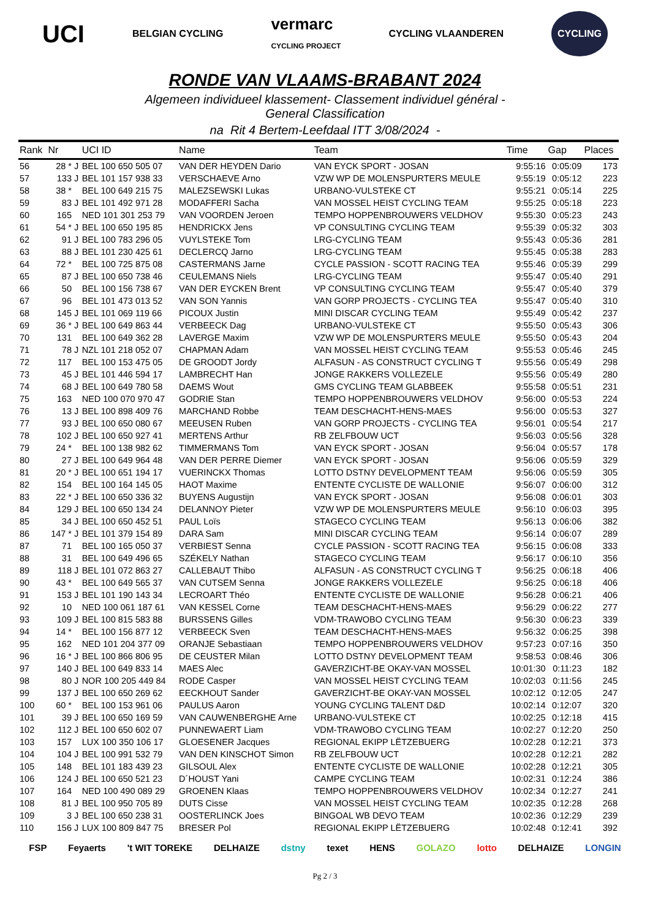UCI BELGIAN CYCLING vermarc
CYCLING PROJECT CYCLING VLAANDEREN CYCLING
RONDE VAN VLAAMS-BRABANT 2024
Algemeen individueel klassement- Classement individuel général -
General Classification
na Rit 4 Bertem-Leefdaal ITT 3/08/2024 -
| Rank | Nr | | UCI ID | Name | Team | Time | Gap | Places |
| --- | --- | --- | --- | --- | --- | --- | --- | --- |
| 56 | 28 * | J | BEL 100 650 505 07 | VAN DER HEYDEN Dario | VAN EYCK SPORT - JOSAN | 9:55:16 | 0:05:09 | 173 |
| 57 | 133 | J | BEL 101 157 938 33 | VERSCHAEVE Arno | VZW WP DE MOLENSPURTERS MEULE | 9:55:19 | 0:05:12 | 223 |
| 58 | 38 * | | BEL 100 649 215 75 | MALEZSEWSKI Lukas | URBANO-VULSTEKE CT | 9:55:21 | 0:05:14 | 225 |
| 59 | 83 | J | BEL 101 492 971 28 | MODAFFERI Sacha | VAN MOSSEL HEIST CYCLING TEAM | 9:55:25 | 0:05:18 | 223 |
| 60 | 165 | | NED 101 301 253 79 | VAN VOORDEN Jeroen | TEMPO HOPPENBROUWERS VELDHOV | 9:55:30 | 0:05:23 | 243 |
| 61 | 54 * | J | BEL 100 650 195 85 | HENDRICKX Jens | VP CONSULTING CYCLING TEAM | 9:55:39 | 0:05:32 | 303 |
| 62 | 91 | J | BEL 100 783 296 05 | VUYLSTEKE Tom | LRG-CYCLING TEAM | 9:55:43 | 0:05:36 | 281 |
| 63 | 88 | J | BEL 101 230 425 61 | DECLERCQ Jarno | LRG-CYCLING TEAM | 9:55:45 | 0:05:38 | 283 |
| 64 | 72 * | | BEL 100 725 875 08 | CASTERMANS Jarne | CYCLE PASSION - SCOTT RACING TEA | 9:55:46 | 0:05:39 | 299 |
| 65 | 87 | J | BEL 100 650 738 46 | CEULEMANS Niels | LRG-CYCLING TEAM | 9:55:47 | 0:05:40 | 291 |
| 66 | 50 | | BEL 100 156 738 67 | VAN DER EYCKEN Brent | VP CONSULTING CYCLING TEAM | 9:55:47 | 0:05:40 | 379 |
| 67 | 96 | | BEL 101 473 013 52 | VAN SON Yannis | VAN GORP PROJECTS - CYCLING TEA | 9:55:47 | 0:05:40 | 310 |
| 68 | 145 | J | BEL 101 069 119 66 | PICOUX Justin | MINI DISCAR CYCLING TEAM | 9:55:49 | 0:05:42 | 237 |
| 69 | 36 * | J | BEL 100 649 863 44 | VERBEECK Dag | URBANO-VULSTEKE CT | 9:55:50 | 0:05:43 | 306 |
| 70 | 131 | | BEL 100 649 362 28 | LAVERGE Maxim | VZW WP DE MOLENSPURTERS MEULE | 9:55:50 | 0:05:43 | 204 |
| 71 | 78 | J | NZL 101 218 052 07 | CHAPMAN Adam | VAN MOSSEL HEIST CYCLING TEAM | 9:55:53 | 0:05:46 | 245 |
| 72 | 117 | | BEL 100 153 475 05 | DE GROODT Jordy | ALFASUN - AS CONSTRUCT CYCLING T | 9:55:56 | 0:05:49 | 298 |
| 73 | 45 | J | BEL 101 446 594 17 | LAMBRECHT Han | JONGE RAKKERS VOLLEZELE | 9:55:56 | 0:05:49 | 280 |
| 74 | 68 | J | BEL 100 649 780 58 | DAEMS Wout | GMS CYCLING TEAM GLABBEEK | 9:55:58 | 0:05:51 | 231 |
| 75 | 163 | | NED 100 070 970 47 | GODRIE Stan | TEMPO HOPPENBROUWERS VELDHOV | 9:56:00 | 0:05:53 | 224 |
| 76 | 13 | J | BEL 100 898 409 76 | MARCHAND Robbe | TEAM DESCHACHT-HENS-MAES | 9:56:00 | 0:05:53 | 327 |
| 77 | 93 | J | BEL 100 650 080 67 | MEEUSEN Ruben | VAN GORP PROJECTS - CYCLING TEA | 9:56:01 | 0:05:54 | 217 |
| 78 | 102 | J | BEL 100 650 927 41 | MERTENS Arthur | RB ZELFBOUW UCT | 9:56:03 | 0:05:56 | 328 |
| 79 | 24 * | | BEL 100 138 982 62 | TIMMERMANS Tom | VAN EYCK SPORT - JOSAN | 9:56:04 | 0:05:57 | 178 |
| 80 | 27 | J | BEL 100 649 964 48 | VAN DER PERRE Diemer | VAN EYCK SPORT - JOSAN | 9:56:06 | 0:05:59 | 329 |
| 81 | 20 * | J | BEL 100 651 194 17 | VUERINCKX Thomas | LOTTO DSTNY DEVELOPMENT TEAM | 9:56:06 | 0:05:59 | 305 |
| 82 | 154 | | BEL 100 164 145 05 | HAOT Maxime | ENTENTE CYCLISTE DE WALLONIE | 9:56:07 | 0:06:00 | 312 |
| 83 | 22 * | J | BEL 100 650 336 32 | BUYENS Augustijn | VAN EYCK SPORT - JOSAN | 9:56:08 | 0:06:01 | 303 |
| 84 | 129 | J | BEL 100 650 134 24 | DELANNOY Pieter | VZW WP DE MOLENSPURTERS MEULE | 9:56:10 | 0:06:03 | 395 |
| 85 | 34 | J | BEL 100 650 452 51 | PAUL Loïs | STAGECO CYCLING TEAM | 9:56:13 | 0:06:06 | 382 |
| 86 | 147 * | J | BEL 101 379 154 89 | DARA Sam | MINI DISCAR CYCLING TEAM | 9:56:14 | 0:06:07 | 289 |
| 87 | 71 | | BEL 100 165 050 37 | VERBIEST Senna | CYCLE PASSION - SCOTT RACING TEA | 9:56:15 | 0:06:08 | 333 |
| 88 | 31 | | BEL 100 649 496 65 | SZÉKELY Nathan | STAGECO CYCLING TEAM | 9:56:17 | 0:06:10 | 356 |
| 89 | 118 | J | BEL 101 072 863 27 | CALLEBAUT Thibo | ALFASUN - AS CONSTRUCT CYCLING T | 9:56:25 | 0:06:18 | 406 |
| 90 | 43 * | | BEL 100 649 565 37 | VAN CUTSEM Senna | JONGE RAKKERS VOLLEZELE | 9:56:25 | 0:06:18 | 406 |
| 91 | 153 | J | BEL 101 190 143 34 | LECROART Théo | ENTENTE CYCLISTE DE WALLONIE | 9:56:28 | 0:06:21 | 406 |
| 92 | 10 | | NED 100 061 187 61 | VAN KESSEL Corne | TEAM DESCHACHT-HENS-MAES | 9:56:29 | 0:06:22 | 277 |
| 93 | 109 | J | BEL 100 815 583 88 | BURSSENS Gilles | VDM-TRAWOBO CYCLING TEAM | 9:56:30 | 0:06:23 | 339 |
| 94 | 14 * | | BEL 100 156 877 12 | VERBEECK Sven | TEAM DESCHACHT-HENS-MAES | 9:56:32 | 0:06:25 | 398 |
| 95 | 162 | | NED 101 204 377 09 | ORANJE Sebastiaan | TEMPO HOPPENBROUWERS VELDHOV | 9:57:23 | 0:07:16 | 350 |
| 96 | 16 * | J | BEL 100 866 806 95 | DE CEUSTER Milan | LOTTO DSTNY DEVELOPMENT TEAM | 9:58:53 | 0:08:46 | 306 |
| 97 | 140 | J | BEL 100 649 833 14 | MAES Alec | GAVERZICHT-BE OKAY-VAN MOSSEL | 10:01:30 | 0:11:23 | 182 |
| 98 | 80 | J | NOR 100 205 449 84 | RODE Casper | VAN MOSSEL HEIST CYCLING TEAM | 10:02:03 | 0:11:56 | 245 |
| 99 | 137 | J | BEL 100 650 269 62 | EECKHOUT Sander | GAVERZICHT-BE OKAY-VAN MOSSEL | 10:02:12 | 0:12:05 | 247 |
| 100 | 60 * | | BEL 100 153 961 06 | PAULUS Aaron | YOUNG CYCLING TALENT D&D | 10:02:14 | 0:12:07 | 320 |
| 101 | 39 | J | BEL 100 650 169 59 | VAN CAUWENBERGHE Arne | URBANO-VULSTEKE CT | 10:02:25 | 0:12:18 | 415 |
| 102 | 112 | J | BEL 100 650 602 07 | PUNNEWAERT Liam | VDM-TRAWOBO CYCLING TEAM | 10:02:27 | 0:12:20 | 250 |
| 103 | 157 | | LUX 100 350 106 17 | GLOESENER Jacques | REGIONAL EKIPP LËTZEBUERG | 10:02:28 | 0:12:21 | 373 |
| 104 | 104 | J | BEL 100 991 532 79 | VAN DEN KINSCHOT Simon | RB ZELFBOUW UCT | 10:02:28 | 0:12:21 | 282 |
| 105 | 148 | | BEL 101 183 439 23 | GILSOUL Alex | ENTENTE CYCLISTE DE WALLONIE | 10:02:28 | 0:12:21 | 305 |
| 106 | 124 | J | BEL 100 650 521 23 | D´HOUST Yani | CAMPE CYCLING TEAM | 10:02:31 | 0:12:24 | 386 |
| 107 | 164 | | NED 100 490 089 29 | GROENEN Klaas | TEMPO HOPPENBROUWERS VELDHOV | 10:02:34 | 0:12:27 | 241 |
| 108 | 81 | J | BEL 100 950 705 89 | DUTS Cisse | VAN MOSSEL HEIST CYCLING TEAM | 10:02:35 | 0:12:28 | 268 |
| 109 | 3 | J | BEL 100 650 238 31 | OOSTERLINCK Joes | BINGOAL WB DEVO TEAM | 10:02:36 | 0:12:29 | 239 |
| 110 | 156 | J | LUX 100 809 847 75 | BRESER Pol | REGIONAL EKIPP LËTZEBUERG | 10:02:48 | 0:12:41 | 392 |
FSP Feyaerts 't WIT TOREKE DELHAIZE dstny texet HENS GOLAZO lotto DELHAIZE LONGIN
Pg 2 / 3